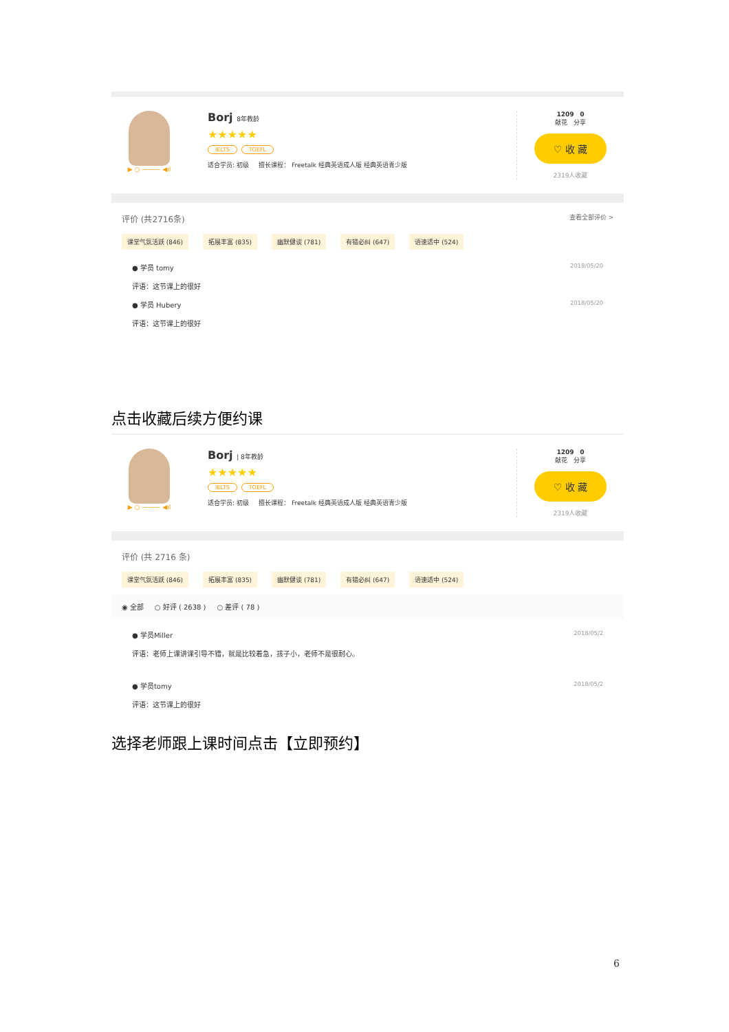▶ ○ ——— ◀ıl
Borj 8年教龄
★★★★★
IELTS TOEFL
适合学员: 初级 擅长课程： Freetalk 经典英语成人版 经典英语青少版
1209 0
献花 分享
♡ 收 藏
2319人收藏
评价 (共2716条) 查看全部评价 >
课堂气氛活跃 (846) 拓展丰富 (835) 幽默健谈 (781) 有错必纠 (647) 语速适中 (524)
● 学员 tomy 2018/05/20
评语：这节课上的很好
● 学员 Hubery 2018/05/20
评语：这节课上的很好
点击收藏后续方便约课
▶ ○ ——— ◀ıl
Borj | 8年教龄
★★★★★
IELTS TOEFL
适合学员: 初级 擅长课程： Freetalk 经典英语成人版 经典英语青少版
1209 0
献花 分享
♡ 收 藏
2319人收藏
评价 (共 2716 条)
课堂气氛活跃 (846) 拓展丰富 (835) 幽默健谈 (781) 有错必纠 (647) 语速适中 (524)
◉ 全部 ○ 好评 ( 2638 ) ○ 差评 ( 78 )
● 学员Miller 2018/05/2
评语：老师上课讲课引导不错，就是比较着急，孩子小，老师不是很耐心。
● 学员tomy 2018/05/2
评语：这节课上的很好
选择老师跟上课时间点击【立即预约】
6